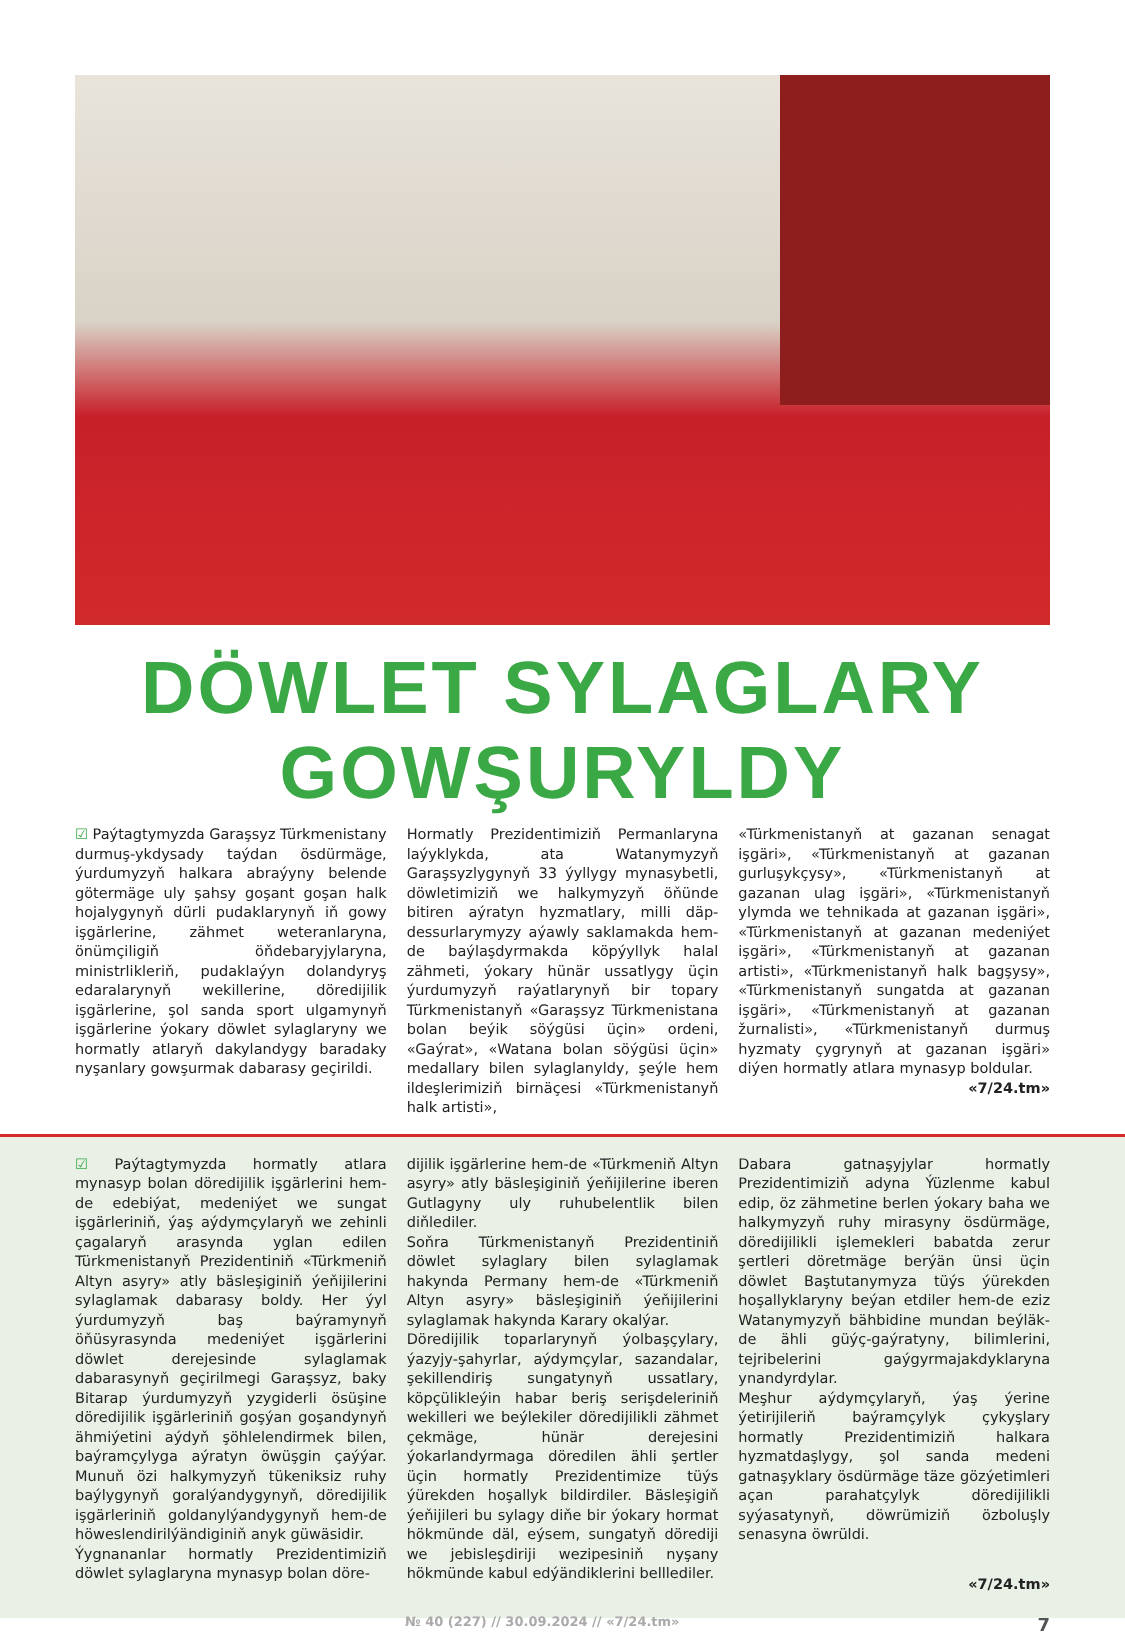DÖWLET SYLAGLARY GOWŞURYLDY
☑ Paýtagtymyzda Garaşsyz Türkmenistany durmuş-ykdysady taýdan ösdürmäge, ýurdumyzyň halkara abraýyny belende götermäge uly şahsy goşant goşan halk hojalygynyň dürli pudaklarynyň iň gowy işgärlerine, zähmet weteranlaryna, önümçiligiň öňdebaryjylaryna, ministrlikleriň, pudaklaýyn dolandyryş edaralarynyň wekillerine, döredijilik işgärlerine, şol sanda sport ulgamynyň işgärlerine ýokary döwlet sylaglaryny we hormatly atlaryň dakylandygy baradaky nyşanlary gowşurmak dabarasy geçirildi.
Hormatly Prezidentimiziň Permanlaryna laýyklykda, ata Watanymyzyň Garaşsyzlygynyň 33 ýyllygy mynasybetli, döwletimiziň we halkymyzyň öňünde bitiren aýratyn hyzmatlary, milli däp-dessurlarymyzy aýawly saklamakda hem-de baýlaşdyrmakda köpýyllyk halal zähmeti, ýokary hünär ussatlygy üçin ýurdumyzyň raýatlarynyň bir topary Türkmenistanyň «Garaşsyz Türkmenistana bolan beýik söýgüsi üçin» ordeni, «Gaýrat», «Watana bolan söýgüsi üçin» medallary bilen sylaglanyldy, şeýle hem ildeşlerimiziň birnäçesi «Türkmenistanyň halk artisti»,
«Türkmenistanyň at gazanan senagat işgäri», «Türkmenistanyň at gazanan gurluşykçysy», «Türkmenistanyň at gazanan ulag işgäri», «Türkmenistanyň ylymda we tehnikada at gazanan işgäri», «Türkmenistanyň at gazanan medeniýet işgäri», «Türkmenistanyň at gazanan artisti», «Türkmenistanyň halk bagşysy», «Türkmenistanyň sungatda at gazanan işgäri», «Türkmenistanyň at gazanan žurnalisti», «Türkmenistanyň durmuş hyzmaty çygrynyň at gazanan işgäri» diýen hormatly atlara mynasyp boldular.
«7/24.tm»
☑ Paýtagtymyzda hormatly atlara mynasyp bolan döredijilik işgärlerini hem-de edebiýat, medeniýet we sungat işgärleriniň, ýaş aýdymçylaryň we zehinli çagalaryň arasynda yglan edilen Türkmenistanyň Prezidentiniň «Türkmeniň Altyn asyry» atly bäsleşiginiň ýeňijilerini sylaglamak dabarasy boldy. Her ýyl ýurdumyzyň baş baýramynyň öňüsyrasynda medeniýet işgärlerini döwlet derejesinde sylaglamak dabarasynyň geçirilmegi Garaşsyz, baky Bitarap ýurdumyzyň yzygiderli ösüşine döredijilik işgärleriniň goşýan goşandynyň ähmiýetini aýdyň şöhlelendirmek bilen, baýramçylyga aýratyn öwüşgin çaýýar. Munuň özi halkymyzyň tükeniksiz ruhy baýlygynyň goralýandygynyň, döredijilik işgärleriniň goldanylýandygynyň hem-de höweslendirilýändiginiň anyk güwäsidir.
Ýygnananlar hormatly Prezidentimiziň döwlet sylaglaryna mynasyp bolan döre-
dijilik işgärlerine hem-de «Türkmeniň Altyn asyry» atly bäsleşiginiň ýeňijilerine iberen Gutlagyny uly ruhubelentlik bilen diňlediler.
Soňra Türkmenistanyň Prezidentiniň döwlet sylaglary bilen sylaglamak hakynda Permany hem-de «Türkmeniň Altyn asyry» bäsleşiginiň ýeňijilerini sylaglamak hakynda Karary okalýar.
Döredijilik toparlarynyň ýolbaşçylary, ýazyjy-şahyrlar, aýdymçylar, sazandalar, şekillendiriş sungatynyň ussatlary, köpçülikleýin habar beriş serişdeleriniň wekilleri we beýlekiler döredijilikli zähmet çekmäge, hünär derejesini ýokarlandyrmaga döredilen ähli şertler üçin hormatly Prezidentimize tüýs ýürekden hoşallyk bildirdiler. Bäsleşigiň ýeňijileri bu sylagy diňe bir ýokary hormat hökmünde däl, eýsem, sungatyň dörediji we jebisleşdiriji wezipesiniň nyşany hökmünde kabul edýändiklerini belllediler.
Dabara gatnaşyjylar hormatly Prezidentimiziň adyna Ýüzlenme kabul edip, öz zähmetine berlen ýokary baha we halkymyzyň ruhy mirasyny ösdürmäge, döredijilikli işlemekleri babatda zerur şertleri döretmäge berýän ünsi üçin döwlet Baştutanymyza tüýs ýürekden hoşallyklaryny beýan etdiler hem-de eziz Watanymyzyň bähbidine mundan beýläk-de ähli güýç-gaýratyny, bilimlerini, tejribelerini gaýgyrmajakdyklaryna ynandyrdylar.
Meşhur aýdymçylaryň, ýaş ýerine ýetirijileriň baýramçylyk çykyşlary hormatly Prezidentimiziň halkara hyzmatdaşlygy, şol sanda medeni gatnaşyklary ösdürmäge täze gözýetimleri açan parahatçylyk döredijilikli syýasatynyň, döwrümiziň özboluşly senasyna öwrüldi.
«7/24.tm»
№ 40 (227) // 30.09.2024 // «7/24.tm» 7